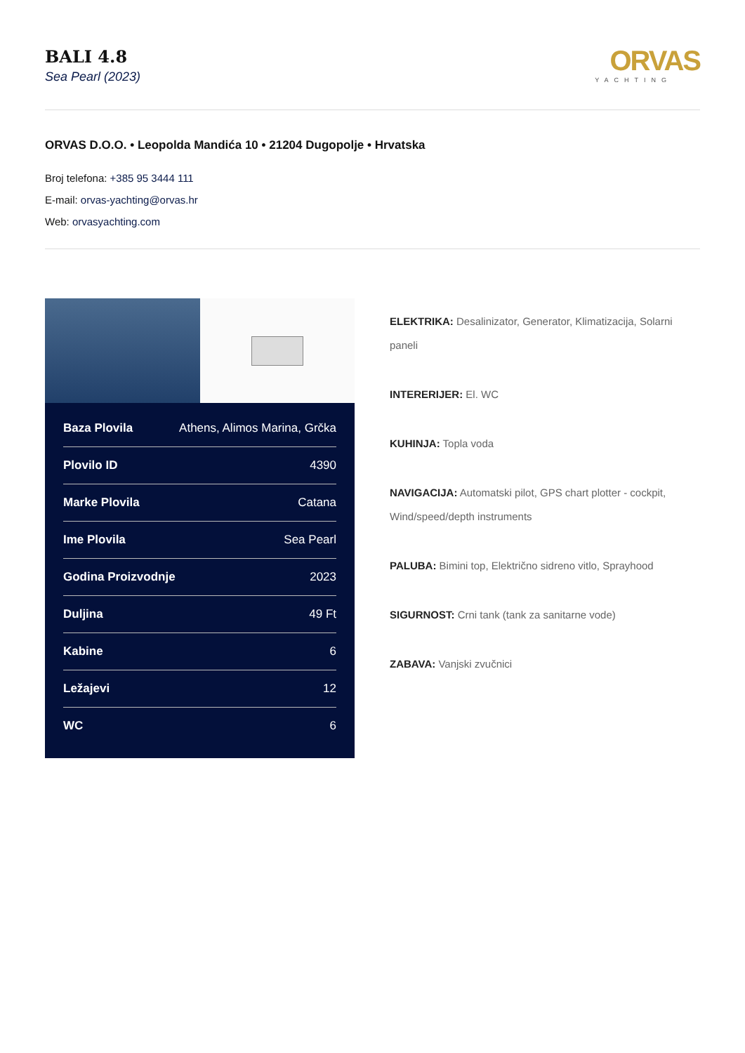BALI 4.8
Sea Pearl (2023)
ORVAS
YACHTING
ORVAS D.O.O. • Leopolda Mandića 10 • 21204 Dugopolje • Hrvatska
Broj telefona: +385 95 3444 111
E-mail: orvas-yachting@orvas.hr
Web: orvasyachting.com
| Baza Plovila | Athens, Alimos Marina, Grčka |
| Plovilo ID | 4390 |
| Marke Plovila | Catana |
| Ime Plovila | Sea Pearl |
| Godina Proizvodnje | 2023 |
| Duljina | 49 Ft |
| Kabine | 6 |
| Ležajevi | 12 |
| WC | 6 |
ELEKTRIKA: Desalinizator, Generator, Klimatizacija, Solarni paneli
INTERERIJER: El. WC
KUHINJA: Topla voda
NAVIGACIJA: Automatski pilot, GPS chart plotter - cockpit, Wind/speed/depth instruments
PALUBA: Bimini top, Električno sidreno vitlo, Sprayhood
SIGURNOST: Crni tank (tank za sanitarne vode)
ZABAVA: Vanjski zvučnici